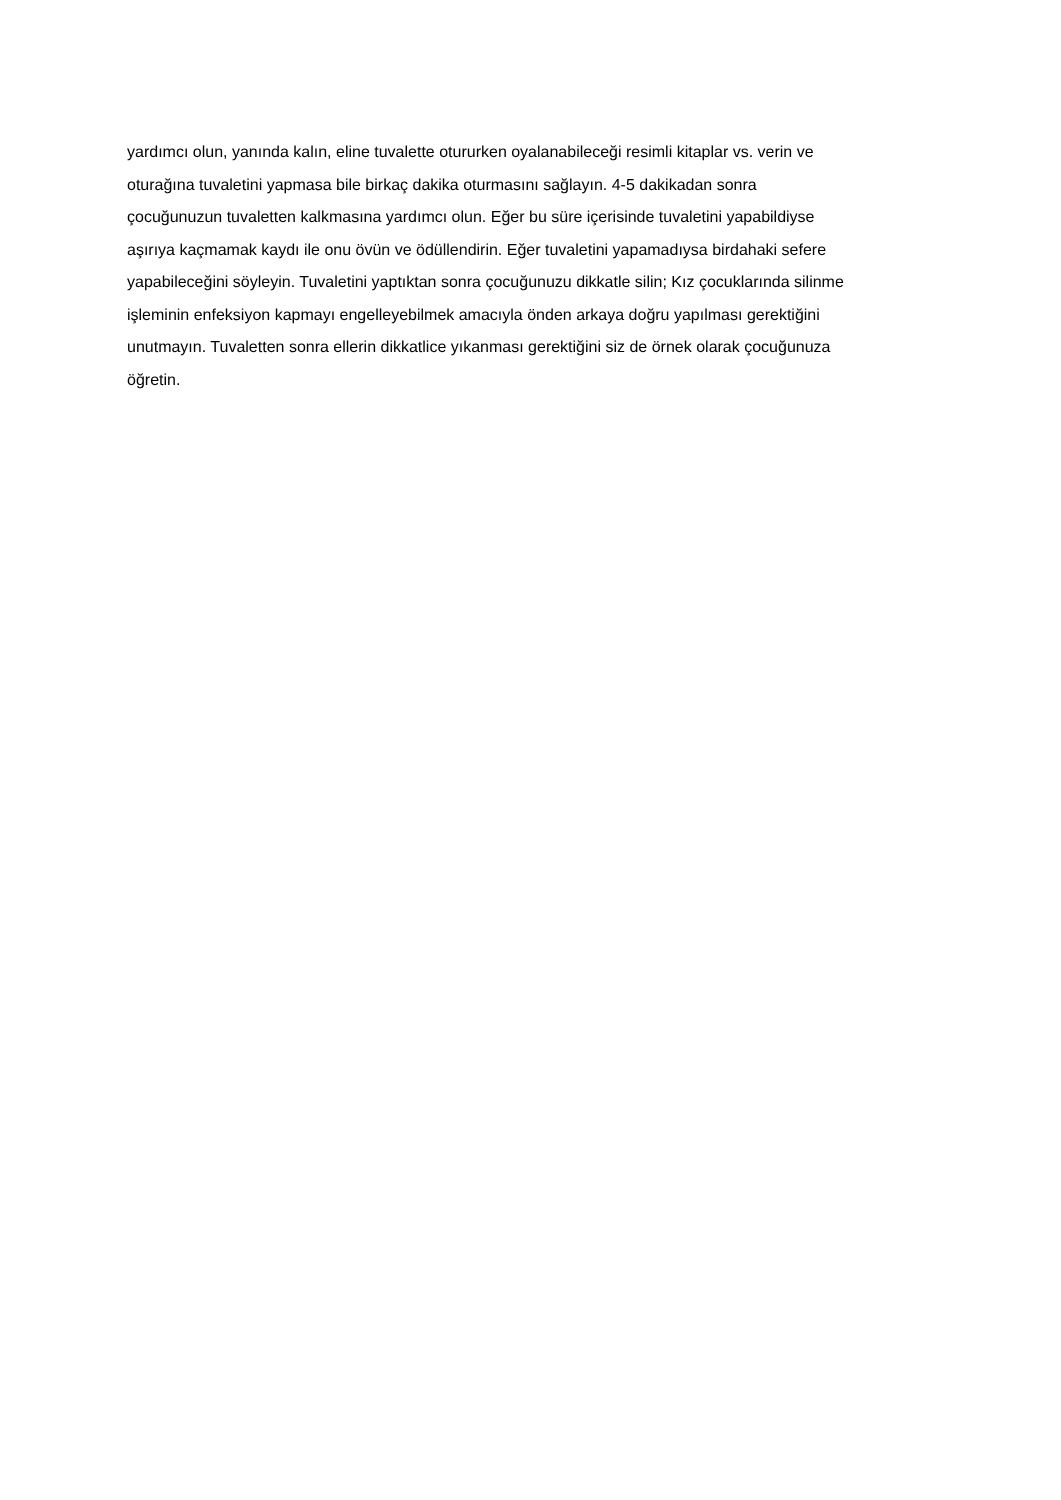yardımcı olun, yanında kalın, eline tuvalette otururken oyalanabileceği resimli kitaplar vs. verin ve
oturağına tuvaletini yapmasa bile birkaç dakika oturmasını sağlayın. 4-5 dakikadan sonra
çocuğunuzun tuvaletten kalkmasına yardımcı olun. Eğer bu süre içerisinde tuvaletini yapabildiyse
aşırıya kaçmamak kaydı ile onu övün ve ödüllendirin. Eğer tuvaletini yapamadıysa birdahaki sefere
yapabileceğini söyleyin. Tuvaletini yaptıktan sonra çocuğunuzu dikkatle silin; Kız çocuklarında silinme
işleminin enfeksiyon kapmayı engelleyebilmek amacıyla önden arkaya doğru yapılması gerektiğini
unutmayın. Tuvaletten sonra ellerin dikkatlice yıkanması gerektiğini siz de örnek olarak çocuğunuza
öğretin.